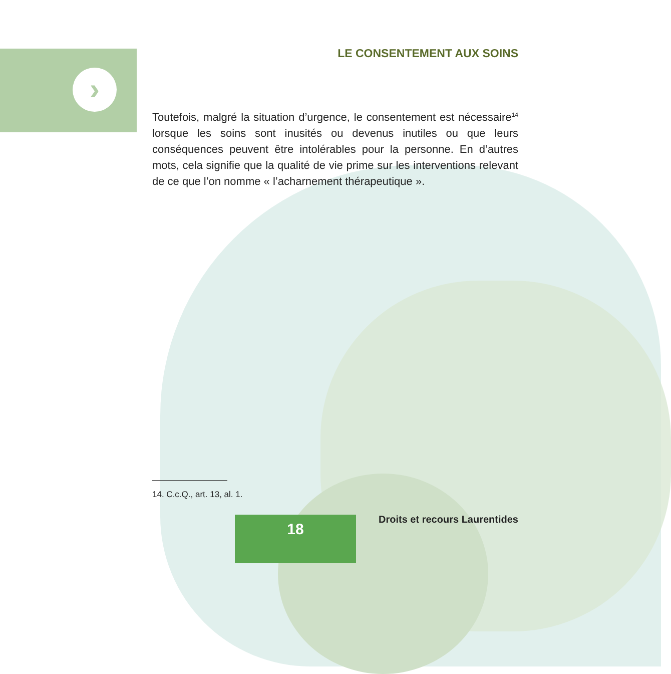›
LE CONSENTEMENT AUX SOINS
Toutefois, malgré la situation d’urgence, le consentement est nécessaire<sup>14</sup> lorsque les soins sont inusités ou devenus inutiles ou que leurs conséquences peuvent être intolérables pour la personne. En d’autres mots, cela signifie que la qualité de vie prime sur les interventions relevant de ce que l’on nomme « l’acharnement thérapeutique ».
14. C.c.Q., art. 13, al. 1.
18 Droits et recours Laurentides